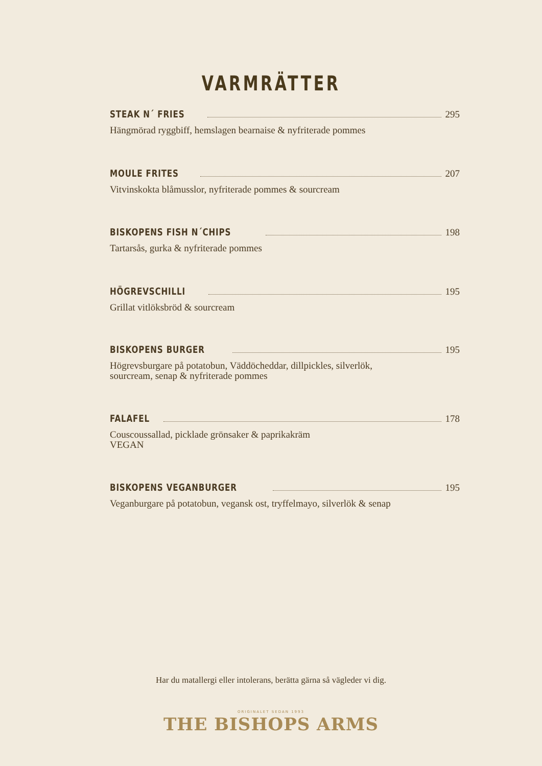VARMRÄTTER
STEAK N´ FRIES 295
Hängmörad ryggbiff, hemslagen bearnaise & nyfriterade pommes
MOULE FRITES 207
Vitvinskokta blåmusslor, nyfriterade pommes & sourcream
BISKOPENS FISH N´CHIPS 198
Tartarsås, gurka & nyfriterade pommes
HÖGREVSCHILLI 195
Grillat vitlöksbröd & sourcream
BISKOPENS BURGER 195
Högrevsburgare på potatobun, Väddöcheddar, dillpickles, silverlök,
sourcream, senap & nyfriterade pommes
FALAFEL 178
Couscoussallad, picklade grönsaker & paprikakräm
VEGAN
BISKOPENS VEGANBURGER 195
Veganburgare på potatobun, vegansk ost, tryffelmayo, silverlök & senap
Har du matallergi eller intolerans, berätta gärna så vägleder vi dig.
ORIGINALET SEDAN 1993
THE BISHOPS ARMS